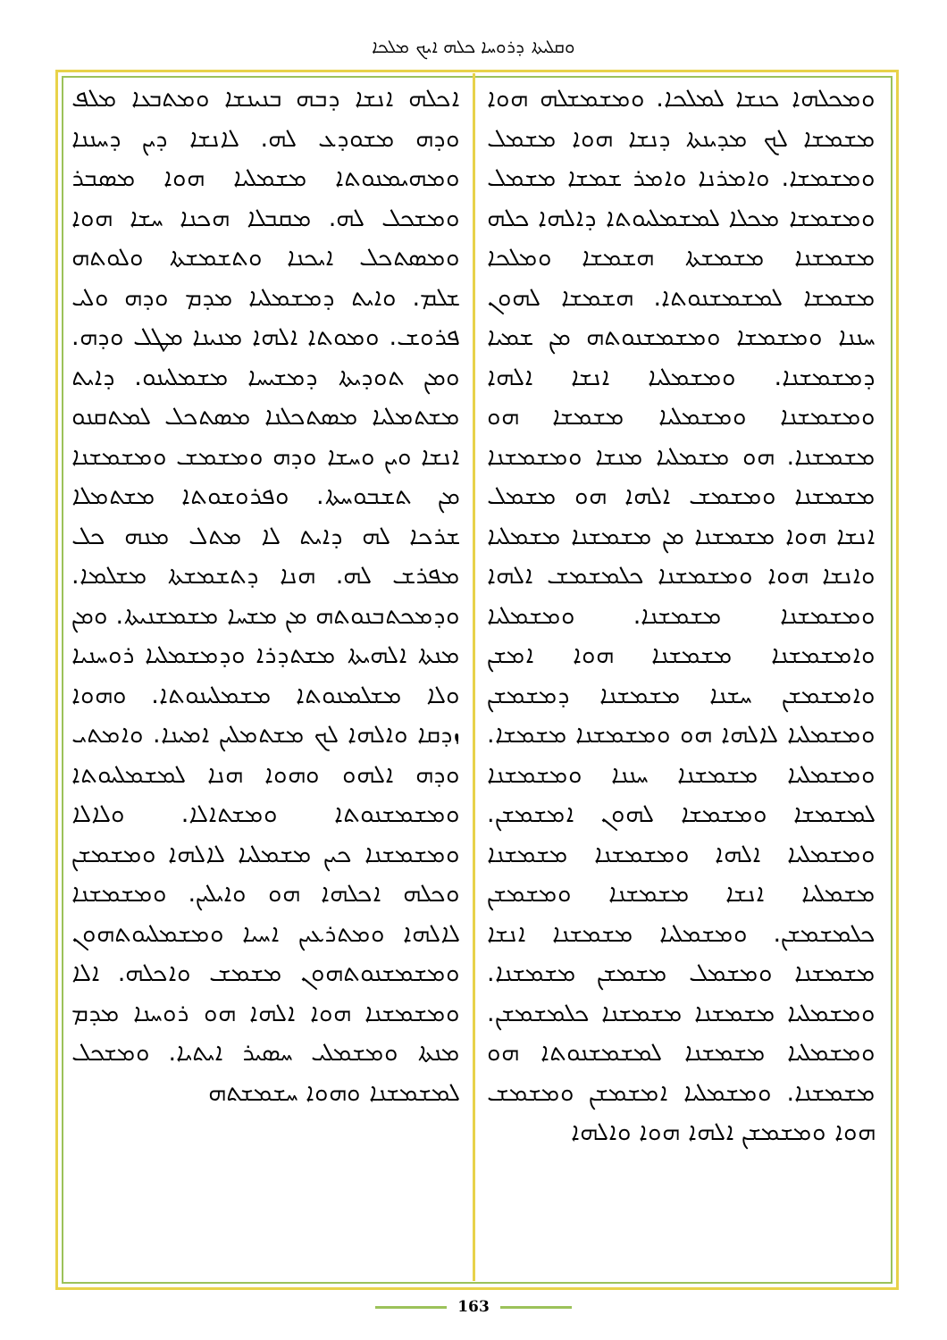ܘܩܠܝܬܐ ܕܪܘܚܐ ܟܠܗ ܐܝܟ ܡܠܟܐ
ܐܟܠܗ ܐܢܫܐ ܕܒܗ ܒܢܝܢܫܐ ܘܡܬܒܥܐ ܡܠܦ ܘܕܗ ܡܫܘܕܥ ܠܗ. ܠܐܢܫܐ ܕܝܢ ܕܚܢܢܐ ܘܡܗܝܡܢܘܬܐ ܡܫܡܠܝܐ ܗܘܐ ܡܣܒܪ ܘܡܫܟܠ ܠܗ. ܡܩܒܠܐ ܗܟܢܐ ܚܫܐ ܗܘܐ ܘܡܣܬܟܠ ܐܝܟܢܐ ܘܬܫܡܫܬܐ ܘܠܘܬܗ ܫܠܡ. ܘܐܝܬ ܕܡܫܡܠܝܐ ܡܕܡ ܘܕܗ ܘܠܝ ܦܪܘܫ. ܘܡܘܬܐ ܐܠܗܐ ܡܢܝܢܐ ܡܛܠ ܘܕܗ. ܘܡܢ ܬܘܕܝܬܐ ܕܡܫܝܚܐ ܡܫܡܠܝܢܘ. ܕܐܝܬ ܡܫܬܡܠܝܐ ܡܣܬܟܠܢܐ ܡܣܬܟܠ ܠܡܬܩܢܘ ܐܢܫܐ ܘܝܢ ܘܚܫܐ ܘܕܗ ܘܡܫܡܫ ܘܡܫܡܫܢܐ ܡܢ ܬܫܒܘܚܬܐ. ܘܦܪܘܫܘܬܐ ܡܫܬܡܠܐ ܫܪܟܐ ܠܗ ܕܐܝܬ ܠܐ ܡܬܠ ܡܢܗ ܟܠ ܡܦܪܫ ܠܗ. ܗܢܐ ܕܬܫܡܫܬܐ ܡܫܠܡܐ. ܘܕܡܟܬܒܢܘܬܗ ܡܢ ܡܫܚܐ ܡܫܡܫܢܝܬܐ. ܘܡܢ ܡܢܬܐ ܐܠܗܝܬܐ ܡܫܬܕܪܐ ܘܕܡܫܡܠܝܐ ܪܘܚܢܝܐ ܘܠܐ ܡܫܠܡܢܘܬܐ ܡܫܡܠܝܢܘܬܐ. ܘܗܘܐ ܙܕܩܐ ܘܐܠܗܐ ܠܟ ܡܫܬܡܠܝܢ ܐܡܝܢܐ. ܘܐܡܬܝ ܘܕܗ ܐܠܗܘ ܘܗܘܐ ܗܢܐ ܠܡܫܡܠܝܘܬܐ ܘܡܫܡܫܢܘܬܐ ܘܡܫܬܐܠܐ. ܘܠܐܠܐ ܘܡܫܡܫܢܐ ܟܝܢ ܡܫܡܠܝܐ ܠܐܠܗܐ ܘܡܫܡܫܢ ܘܟܠܗ ܐܟܠܗܐ ܗܘ ܘܐܝܠܝܢ. ܘܡܫܡܫܢܐ ܠܐܠܗܐ ܘܡܬܪܥܝܢ ܐܚܝܐ ܘܡܫܡܠܝܘܬܗܘܢ ܘܡܫܡܫܢܘܬܗܘܢ ܡܫܡܫ ܘܐܟܠܗ. ܐܠܐ ܘܡܫܡܫܢܐ ܗܘܐ ܐܠܗܐ ܗܘ ܪܘܚܢܐ ܡܕܡ ܡܢܬܐ ܘܡܫܡܠܝ ܚܣܝܪ ܐܝܬܝܐ. ܘܡܫܟܠ ܠܡܫܡܫܢܐ ܘܗܘܐ ܚܫܡܫܬܗ
ܘܡܟܠܗܐ ܟܢܫܐ ܠܡܠܟܐ. ܘܡܫܡܫܠܗ ܗܘܐ ܡܫܡܫܐ ܠܟ ܡܕܝܢܬܐ ܕܢܫܐ ܗܘܐ ܡܫܡܠ ܘܡܫܡܫܐ. ܘܐܡܪܢܐ ܘܐܡܪ ܫܡܫܐ ܡܫܡܠ ܘܡܫܡܫܐ ܡܟܠܐ ܠܡܫܡܠܝܘܬܐ ܕܐܠܗܐ ܟܠܗ ܡܫܡܫܢܐ ܡܫܡܫܬܐ ܗܫܡܫܐ ܘܡܠܟܐ ܡܫܡܫܐ ܠܡܫܡܫܢܘܬܐ. ܗܫܡܫܐ ܠܗܘܢ ܚܢܢܐ ܘܡܫܡܫܐ ܘܡܫܡܫܢܘܬܗ ܡܢ ܫܡܝܐ ܕܡܫܡܫܢܐ. ܘܡܫܡܠܝܐ ܐܢܫܐ ܐܠܗܐ ܘܡܫܡܫܢܐ ܘܡܫܡܠܝܐ ܡܫܡܫܐ ܗܘ ܡܫܡܫܢܐ. ܗܘ ܡܫܡܠܝܐ ܡܢܫܐ ܘܡܫܡܫܢܐ ܡܫܡܫܢܐ ܘܡܫܡܫ ܐܠܗܐ ܗܘ ܡܫܡܠ ܐܢܫܐ ܗܘܐ ܡܫܡܫܢܐ ܡܢ ܡܫܡܫܢܐ ܡܫܡܠܝܐ ܘܐܢܫܐ ܗܘܐ ܘܡܫܡܫܢܐ ܟܠܡܫܡܫ ܐܠܗܐ ܘܡܫܡܫܢܐ ܡܫܡܫܢܐ. ܘܡܫܡܠܝܐ ܘܐܡܫܡܫܢܐ ܡܫܡܫܢܐ ܗܘܐ ܐܡܫܢ ܘܐܡܫܡܫܢ ܚܫܢܐ ܡܫܡܫܢܐ ܕܡܫܡܫܢ ܘܡܫܡܠܝܐ ܠܐܠܗܐ ܗܘ ܘܡܫܡܫܢܐ ܡܫܡܫܐ. ܘܡܫܡܠܝܐ ܡܫܡܫܢܐ ܚܢܢܐ ܘܡܫܡܫܢܐ ܠܡܫܡܫܐ ܘܡܫܡܫܐ ܠܗܘܢ ܐܡܫܡܫܢ. ܘܡܫܡܠܝܐ ܐܠܗܐ ܘܡܫܡܫܢܐ ܡܫܡܫܢܐ ܡܫܡܠܝܐ ܐܢܫܐ ܡܫܡܫܢܐ ܘܡܫܡܫܢ ܟܠܡܫܡܫܢ. ܘܡܫܡܠܝܐ ܡܫܡܫܢܐ ܐܢܫܐ ܡܫܡܫܢܐ ܘܡܫܡܠ ܡܫܡܫܢ ܡܫܡܫܢܐ. ܘܡܫܡܠܝܐ ܡܫܡܫܢܐ ܡܫܡܫܢܐ ܟܠܡܫܡܫܢ. ܘܡܫܡܠܝܐ ܡܫܡܫܢܐ ܠܡܫܡܫܢܘܬܐ ܗܘ ܡܫܡܫܢܐ. ܘܡܫܡܠܝܐ ܐܡܫܡܫܢ ܘܡܫܡܫ ܗܘܐ ܘܡܫܡܫܢ ܐܠܗܐ ܗܘܐ ܘܐܠܗܐ
163